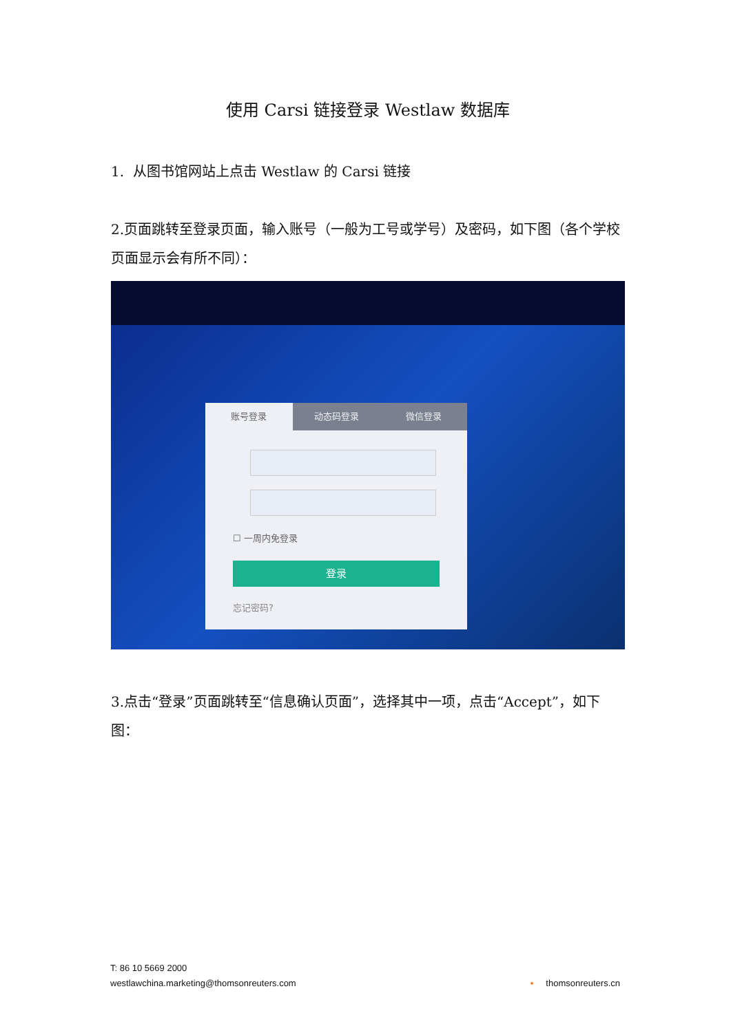使用 Carsi 链接登录 Westlaw 数据库
1. 从图书馆网站上点击 Westlaw 的 Carsi 链接
2.页面跳转至登录页面，输入账号（一般为工号或学号）及密码，如下图（各个学校页面显示会有所不同）：
账号登录 动态码登录 微信登录
☐ 一周内免登录
登录
忘记密码?
3.点击“登录”页面跳转至“信息确认页面”，选择其中一项，点击“Accept”，如下图：
T: 86 10 5669 2000
westlawchina.marketing@thomsonreuters.com
• thomsonreuters.cn